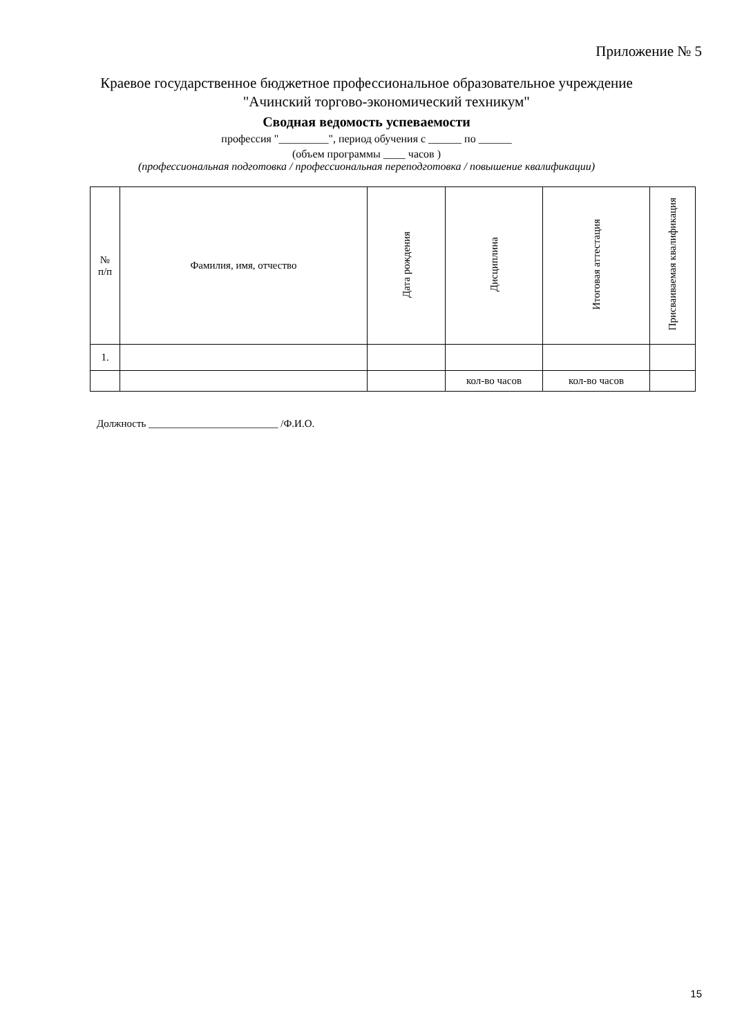Приложение № 5
Краевое государственное бюджетное профессиональное образовательное учреждение
"Ачинский торгово-экономический техникум"
Сводная ведомость успеваемости
профессия "_________", период обучения с ______ по ______
(объем программы ____ часов )
(профессиональная подготовка / профессиональная переподготовка / повышение квалификации)
| № п/п | Фамилия, имя, отчество | Дата рождения | Дисциплина | Итоговая аттестация | Присваиваемая квалификация |
| --- | --- | --- | --- | --- | --- |
| 1. | | | | | |
| | | | кол-во часов | кол-во часов | |
Должность _________________________ /Ф.И.О.
15